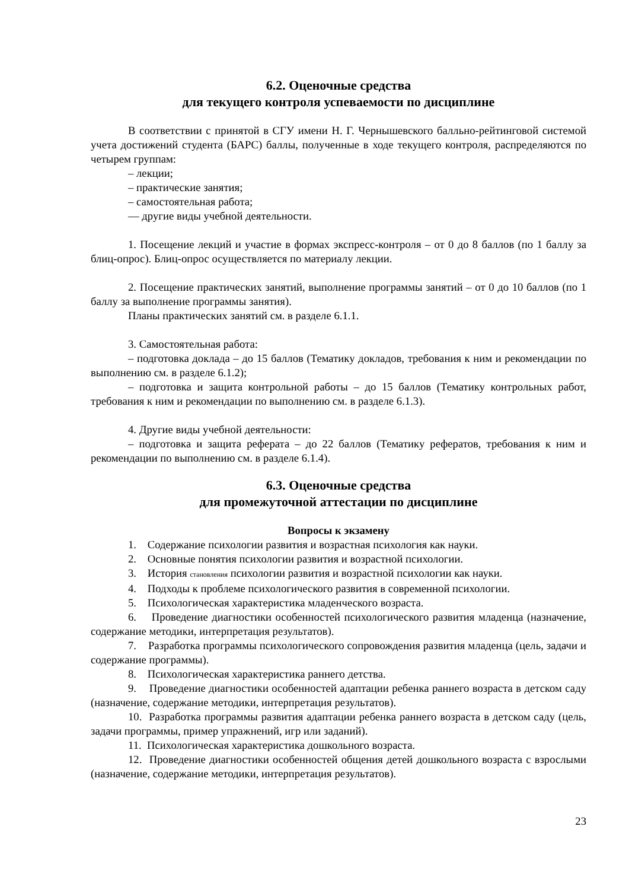6.2. Оценочные средства
для текущего контроля успеваемости по дисциплине
В соответствии с принятой в СГУ имени Н. Г. Чернышевского балльно-рейтинговой системой учета достижений студента (БАРС) баллы, полученные в ходе текущего контроля, распределяются по четырем группам:
– лекции;
– практические занятия;
– самостоятельная работа;
— другие виды учебной деятельности.
1. Посещение лекций и участие в формах экспресс-контроля – от 0 до 8 баллов (по 1 баллу за блиц-опрос). Блиц-опрос осуществляется по материалу лекции.
2. Посещение практических занятий, выполнение программы занятий – от 0 до 10 баллов (по 1 баллу за выполнение программы занятия).
Планы практических занятий см. в разделе 6.1.1.
3. Самостоятельная работа:
– подготовка доклада – до 15 баллов (Тематику докладов, требования к ним и рекомендации по выполнению см. в разделе 6.1.2);
– подготовка и защита контрольной работы – до 15 баллов (Тематику контрольных работ, требования к ним и рекомендации по выполнению см. в разделе 6.1.3).
4. Другие виды учебной деятельности:
– подготовка и защита реферата – до 22 баллов (Тематику рефератов, требования к ним и рекомендации по выполнению см. в разделе 6.1.4).
6.3. Оценочные средства
для промежуточной аттестации по дисциплине
Вопросы к экзамену
1. Содержание психологии развития и возрастная психология как науки.
2. Основные понятия психологии развития и возрастной психологии.
3. История становления психологии развития и возрастной психологии как науки.
4. Подходы к проблеме психологического развития в современной психологии.
5. Психологическая характеристика младенческого возраста.
6. Проведение диагностики особенностей психологического развития младенца (назначение, содержание методики, интерпретация результатов).
7. Разработка программы психологического сопровождения развития младенца (цель, задачи и содержание программы).
8. Психологическая характеристика раннего детства.
9. Проведение диагностики особенностей адаптации ребенка раннего возраста в детском саду (назначение, содержание методики, интерпретация результатов).
10. Разработка программы развития адаптации ребенка раннего возраста в детском саду (цель, задачи программы, пример упражнений, игр или заданий).
11. Психологическая характеристика дошкольного возраста.
12. Проведение диагностики особенностей общения детей дошкольного возраста с взрослыми (назначение, содержание методики, интерпретация результатов).
23